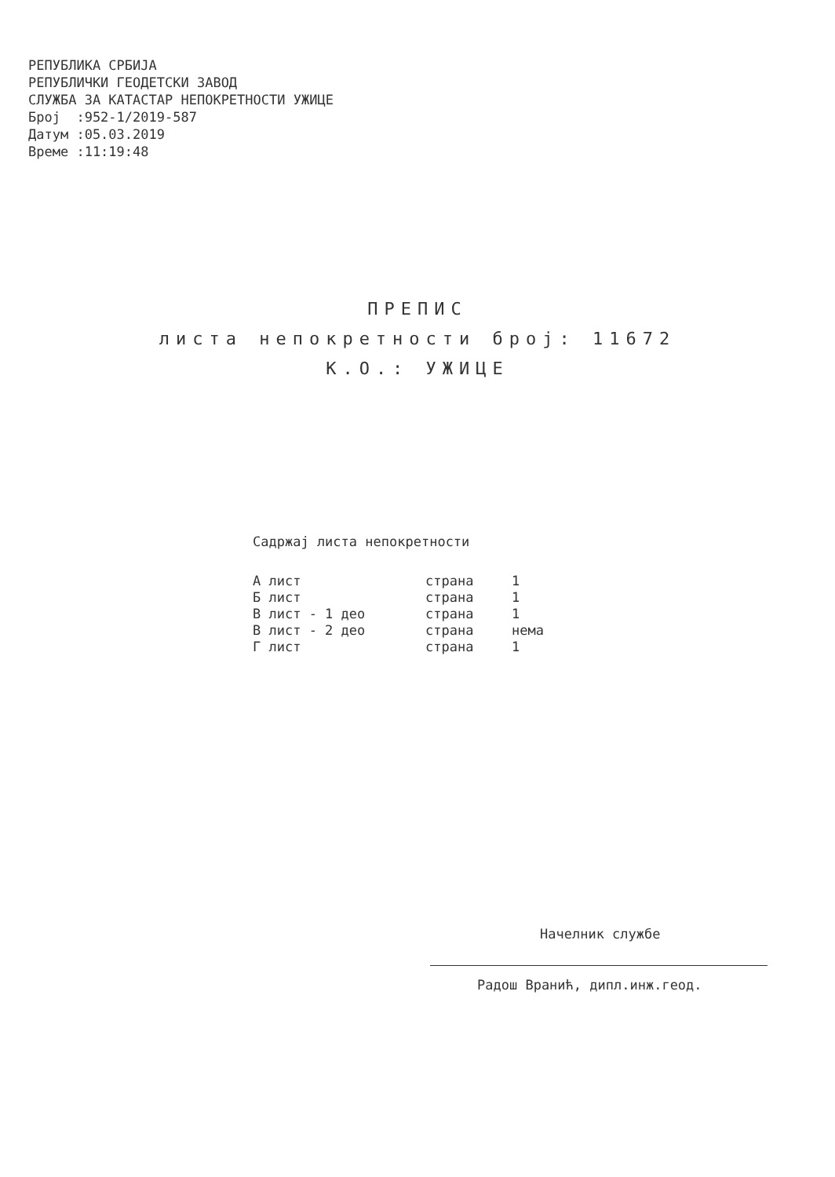РЕПУБЛИКА СРБИЈА
РЕПУБЛИЧКИ ГЕОДЕТСКИ ЗАВОД
СЛУЖБА ЗА КАТАСТАР НЕПОКРЕТНОСТИ УЖИЦЕ
Број :952-1/2019-587
Датум :05.03.2019
Време :11:19:48
ПРЕПИС
листа непокретности број: 11672
К.О.: УЖИЦЕ
Садржај листа непокретности
| А лист | страна | 1 |
| Б лист | страна | 1 |
| В лист - 1 део | страна | 1 |
| В лист - 2 део | страна | нема |
| Г лист | страна | 1 |
Начелник службе
Радош Вранић, дипл.инж.геод.